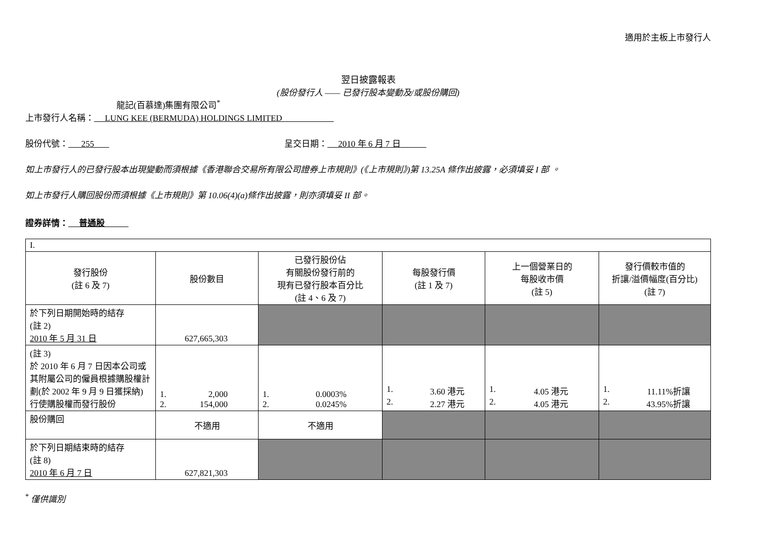適用於主板上市發行人
翌日披露報表
(股份發行人 —— 已發行股本變動及/或股份購回)
龍記(百慕達)集團有限公司<sup>*</sup>
上市發行人名稱： LUNG KEE (BERMUDA) HOLDINGS LIMITED
股份代號： 255 呈交日期： 2010 年 6 月 7 日
如上市發行人的已發行股本出現變動而須根據《香港聯合交易所有限公司證券上市規則》(《上市規則》)第 13.25A 條作出披露，必須填妥 I 部 。
如上市發行人購回股份而須根據《上市規則》第 10.06(4)(a)條作出披露，則亦須填妥 II 部。
證券詳情： 普通股
| I. | | | | | |
| 發行股份 (註 6 及 7) | 股份數目 | 已發行股份佔 有關股份發行前的 現有已發行股本百分比 (註 4、6 及 7) | 每股發行價 (註 1 及 7) | 上一個營業日的 每股收市價 (註 5) | 發行價較市值的 折讓/溢價幅度(百分比) (註 7) |
| 於下列日期開始時的結存 (註 2) 2010 年 5 月 31 日 | 627,665,303 | | | | |
| (註 3) 於 2010 年 6 月 7 日因本公司或其附屬公司的僱員根據購股權計劃(於 2002 年 9 月 9 日獲採納)行使購股權而發行股份 | 1. 2,000 2. 154,000 | 1. 0.0003% 2. 0.0245% | 1. 3.60 港元 2. 2.27 港元 | 1. 4.05 港元 2. 4.05 港元 | 1. 11.11%折讓 2. 43.95%折讓 |
| 股份購回 | 不適用 | 不適用 | | | |
| 於下列日期結束時的結存 (註 8) 2010 年 6 月 7 日 | 627,821,303 | | | | |
<sup>*</sup> 僅供識別